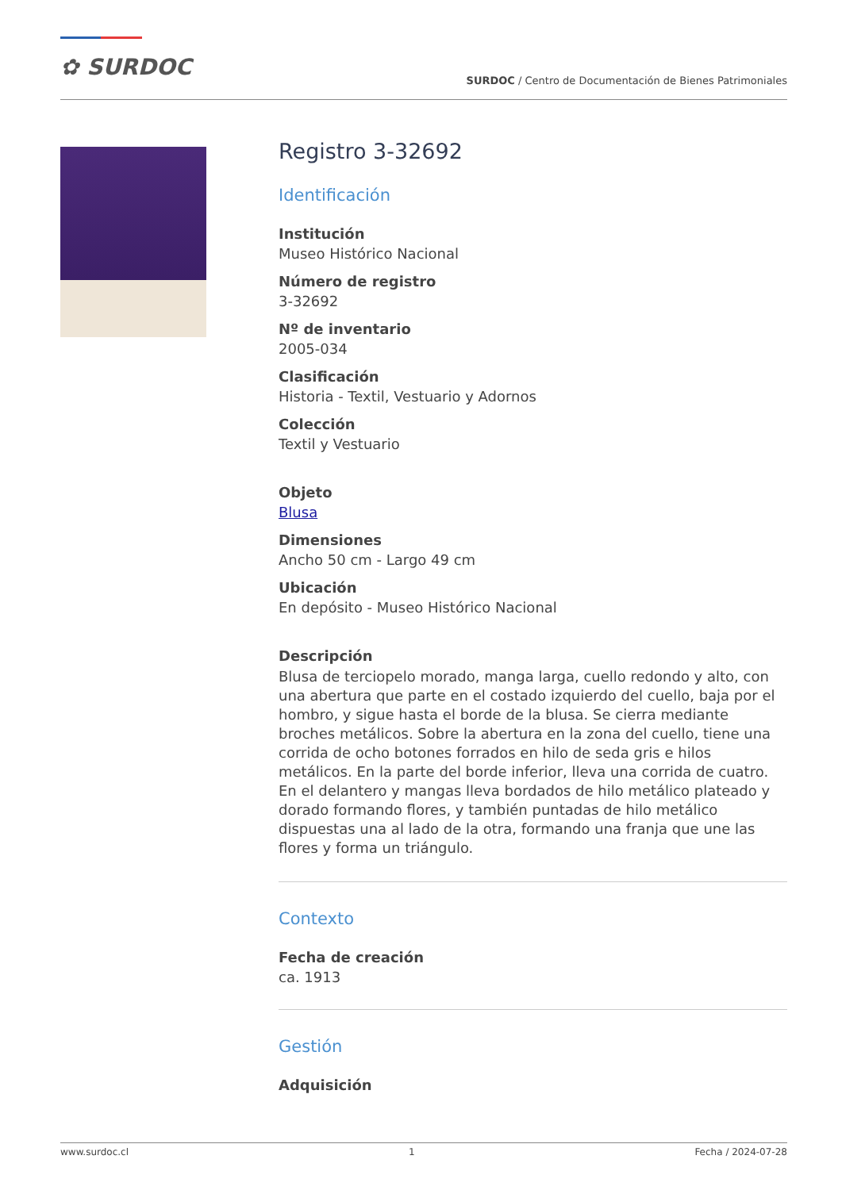✿ SURDOC
SURDOC / Centro de Documentación de Bienes Patrimoniales
Registro 3-32692
Identificación
Institución
Museo Histórico Nacional
Número de registro
3-32692
Nº de inventario
2005-034
Clasificación
Historia - Textil, Vestuario y Adornos
Colección
Textil y Vestuario
Objeto
Blusa
Dimensiones
Ancho 50 cm - Largo 49 cm
Ubicación
En depósito - Museo Histórico Nacional
Descripción
Blusa de terciopelo morado, manga larga, cuello redondo y alto, con una abertura que parte en el costado izquierdo del cuello, baja por el hombro, y sigue hasta el borde de la blusa. Se cierra mediante broches metálicos. Sobre la abertura en la zona del cuello, tiene una corrida de ocho botones forrados en hilo de seda gris e hilos metálicos. En la parte del borde inferior, lleva una corrida de cuatro. En el delantero y mangas lleva bordados de hilo metálico plateado y dorado formando flores, y también puntadas de hilo metálico dispuestas una al lado de la otra, formando una franja que une las flores y forma un triángulo.
Contexto
Fecha de creación
ca. 1913
Gestión
Adquisición
www.surdoc.cl 1 Fecha / 2024-07-28